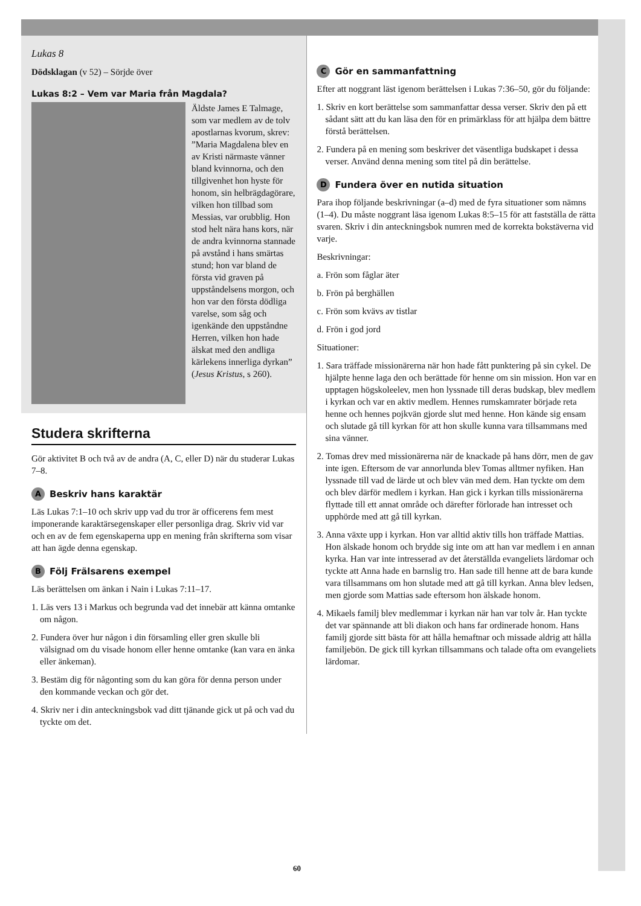Lukas 8
Dödsklagan (v 52) – Sörjde över
Lukas 8:2 – Vem var Maria från Magdala?
Äldste James E Talmage, som var medlem av de tolv apostlarnas kvorum, skrev: ”Maria Magdalena blev en av Kristi närmaste vänner bland kvinnorna, och den tillgivenhet hon hyste för honom, sin helbrägdagörare, vilken hon tillbad som Messias, var orubblig. Hon stod helt nära hans kors, när de andra kvinnorna stannade på avstånd i hans smärtas stund; hon var bland de första vid graven på uppståndelsens morgon, och hon var den första dödliga varelse, som såg och igenkände den uppståndne Herren, vilken hon hade älskat med den andliga kärlekens innerliga dyrkan” (Jesus Kristus, s 260).
Studera skrifterna
Gör aktivitet B och två av de andra (A, C, eller D) när du studerar Lukas 7–8.
A Beskriv hans karaktär
Läs Lukas 7:1–10 och skriv upp vad du tror är officerens fem mest imponerande karaktärsegenskaper eller personliga drag. Skriv vid var och en av de fem egenskaperna upp en mening från skrifterna som visar att han ägde denna egenskap.
B Följ Frälsarens exempel
Läs berättelsen om änkan i Nain i Lukas 7:11–17.
1. Läs vers 13 i Markus och begrunda vad det innebär att känna omtanke om någon.
2. Fundera över hur någon i din församling eller gren skulle bli välsignad om du visade honom eller henne omtanke (kan vara en änka eller änkeman).
3. Bestäm dig för någonting som du kan göra för denna person under den kommande veckan och gör det.
4. Skriv ner i din anteckningsbok vad ditt tjänande gick ut på och vad du tyckte om det.
C Gör en sammanfattning
Efter att noggrant läst igenom berättelsen i Lukas 7:36–50, gör du följande:
1. Skriv en kort berättelse som sammanfattar dessa verser. Skriv den på ett sådant sätt att du kan läsa den för en primärklass för att hjälpa dem bättre förstå berättelsen.
2. Fundera på en mening som beskriver det väsentliga budskapet i dessa verser. Använd denna mening som titel på din berättelse.
D Fundera över en nutida situation
Para ihop följande beskrivningar (a–d) med de fyra situationer som nämns (1–4). Du måste noggrant läsa igenom Lukas 8:5–15 för att fastställa de rätta svaren. Skriv i din anteckningsbok numren med de korrekta bokstäverna vid varje.
Beskrivningar:
a. Frön som fåglar äter
b. Frön på berghällen
c. Frön som kvävs av tistlar
d. Frön i god jord
Situationer:
1. Sara träffade missionärerna när hon hade fått punktering på sin cykel. De hjälpte henne laga den och berättade för henne om sin mission. Hon var en upptagen högskoleelev, men hon lyssnade till deras budskap, blev medlem i kyrkan och var en aktiv medlem. Hennes rumskamrater började reta henne och hennes pojkvän gjorde slut med henne. Hon kände sig ensam och slutade gå till kyrkan för att hon skulle kunna vara tillsammans med sina vänner.
2. Tomas drev med missionärerna när de knackade på hans dörr, men de gav inte igen. Eftersom de var annorlunda blev Tomas alltmer nyfiken. Han lyssnade till vad de lärde ut och blev vän med dem. Han tyckte om dem och blev därför medlem i kyrkan. Han gick i kyrkan tills missionärerna flyttade till ett annat område och därefter förlorade han intresset och upphörde med att gå till kyrkan.
3. Anna växte upp i kyrkan. Hon var alltid aktiv tills hon träffade Mattias. Hon älskade honom och brydde sig inte om att han var medlem i en annan kyrka. Han var inte intresserad av det återställda evangeliets lärdomar och tyckte att Anna hade en barnslig tro. Han sade till henne att de bara kunde vara tillsammans om hon slutade med att gå till kyrkan. Anna blev ledsen, men gjorde som Mattias sade eftersom hon älskade honom.
4. Mikaels familj blev medlemmar i kyrkan när han var tolv år. Han tyckte det var spännande att bli diakon och hans far ordinerade honom. Hans familj gjorde sitt bästa för att hålla hemaftnar och missade aldrig att hålla familjebön. De gick till kyrkan tillsammans och talade ofta om evangeliets lärdomar.
60